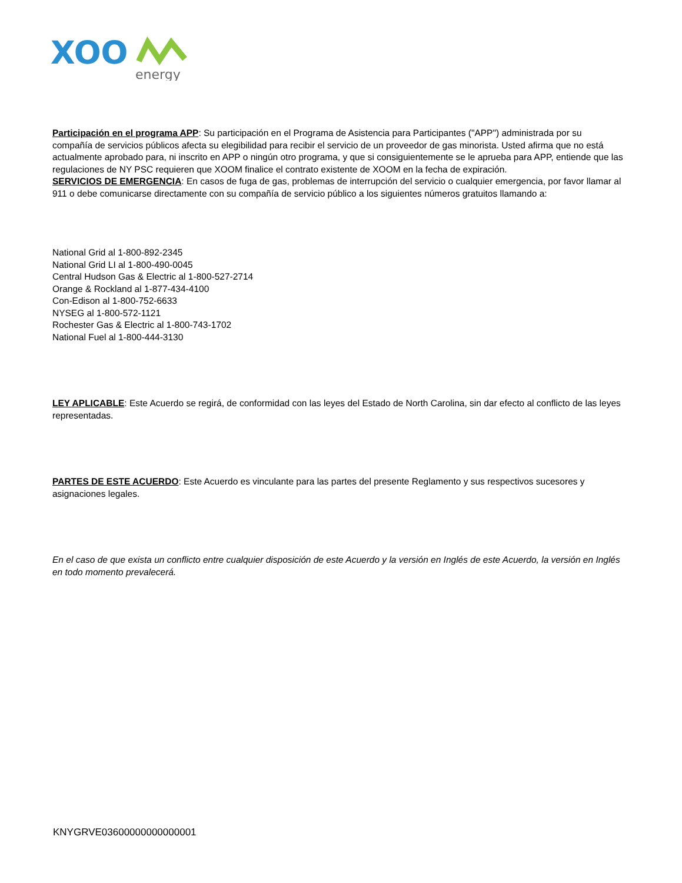XOO
energy
Participación en el programa APP: Su participación en el Programa de Asistencia para Participantes ("APP") administrada por su compañía de servicios públicos afecta su elegibilidad para recibir el servicio de un proveedor de gas minorista. Usted afirma que no está actualmente aprobado para, ni inscrito en APP o ningún otro programa, y que si consiguientemente se le aprueba para APP, entiende que las regulaciones de NY PSC requieren que XOOM finalice el contrato existente de XOOM en la fecha de expiración.
SERVICIOS DE EMERGENCIA: En casos de fuga de gas, problemas de interrupción del servicio o cualquier emergencia, por favor llamar al 911 o debe comunicarse directamente con su compañía de servicio público a los siguientes números gratuitos llamando a:
National Grid al 1-800-892-2345
National Grid LI al 1-800-490-0045
Central Hudson Gas & Electric al 1-800-527-2714
Orange & Rockland al 1-877-434-4100
Con-Edison al 1-800-752-6633
NYSEG al 1-800-572-1121
Rochester Gas & Electric al 1-800-743-1702
National Fuel al 1-800-444-3130
LEY APLICABLE: Este Acuerdo se regirá, de conformidad con las leyes del Estado de North Carolina, sin dar efecto al conflicto de las leyes representadas.
PARTES DE ESTE ACUERDO: Este Acuerdo es vinculante para las partes del presente Reglamento y sus respectivos sucesores y asignaciones legales.
En el caso de que exista un conflicto entre cualquier disposición de este Acuerdo y la versión en Inglés de este Acuerdo, la versión en Inglés en todo momento prevalecerá.
KNYGRVE03600000000000001